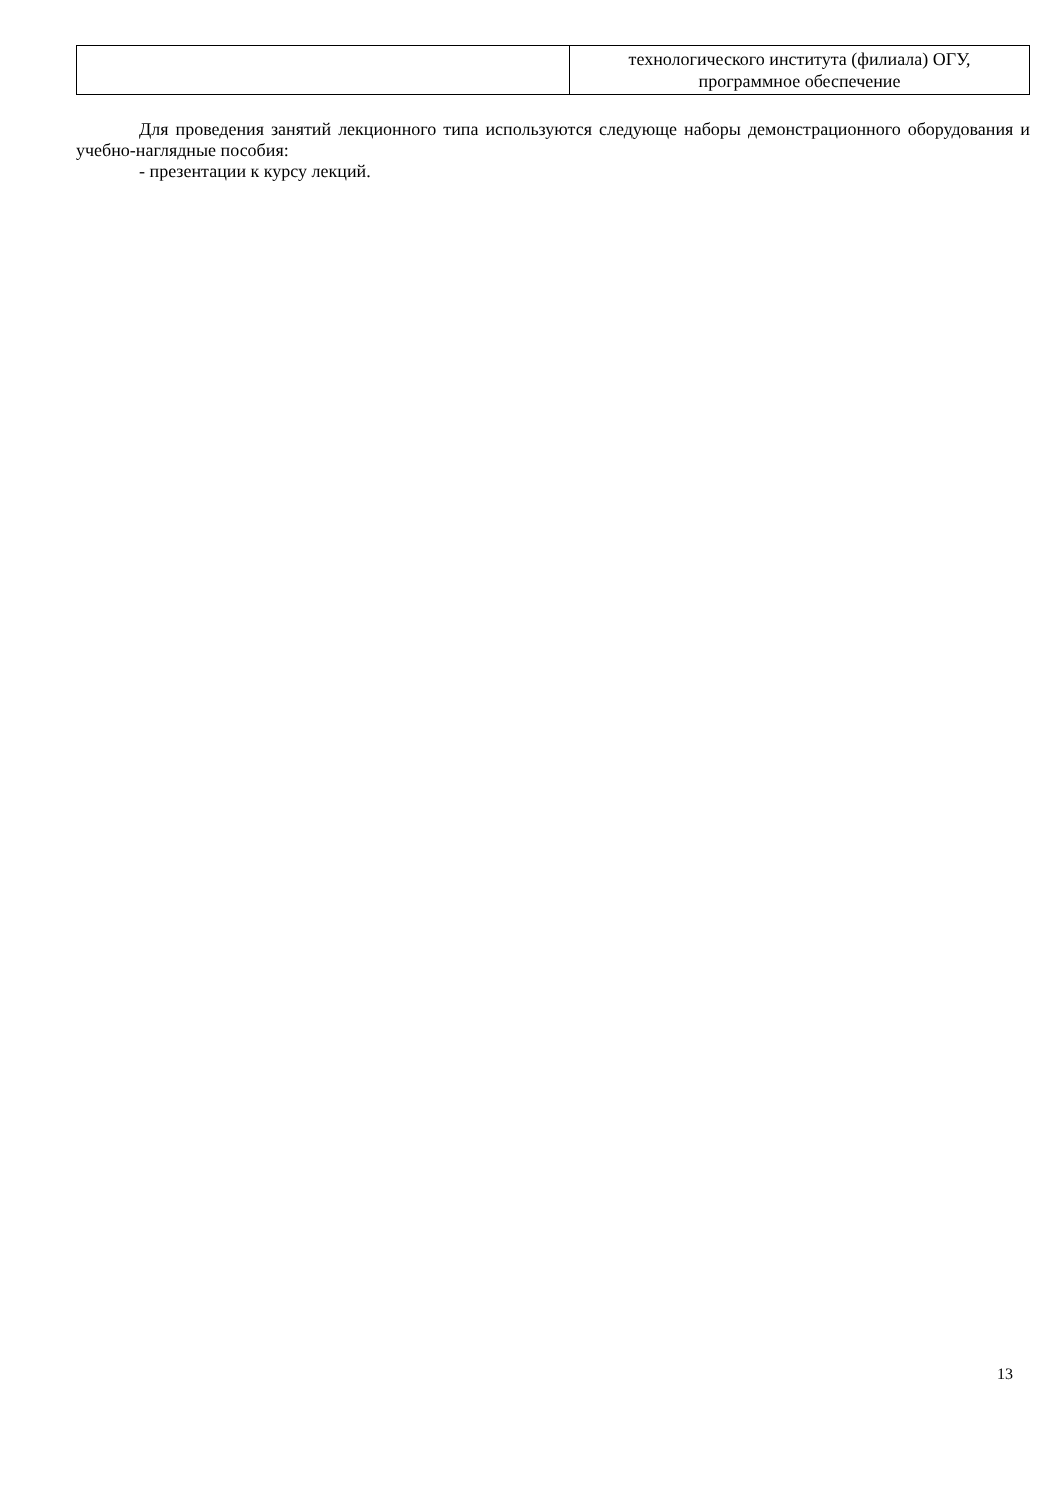| | технологического института (филиала) ОГУ, программное обеспечение |
Для проведения занятий лекционного типа используются следующе наборы демонстрационного оборудования и учебно-наглядные пособия:
- презентации к курсу лекций.
13